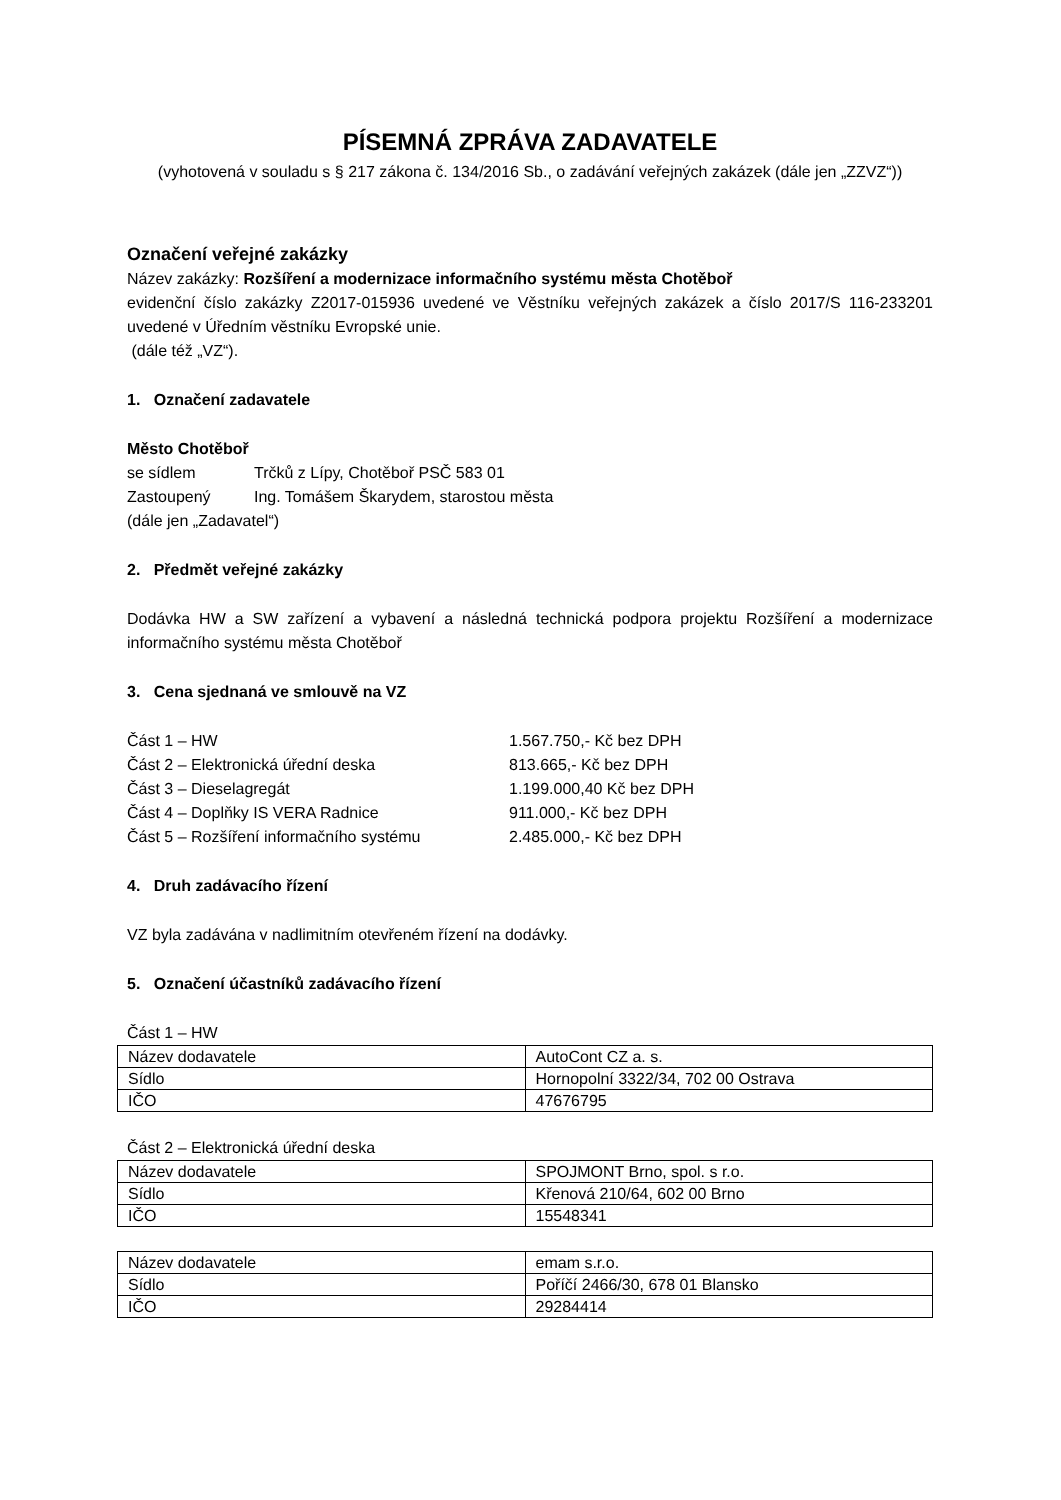PÍSEMNÁ ZPRÁVA ZADAVATELE
(vyhotovená v souladu s § 217 zákona č. 134/2016 Sb., o zadávání veřejných zakázek (dále jen „ZZVZ“))
Označení veřejné zakázky
Název zakázky: Rozšíření a modernizace informačního systému města Chotěboř
evidenční číslo zakázky Z2017-015936 uvedené ve Věstníku veřejných zakázek a číslo 2017/S 116-233201 uvedené v Úředním věstníku Evropské unie.
(dále též „VZ“).
1. Označení zadavatele
Město Chotěboř
se sídlem Trčků z Lípy, Chotěboř PSČ 583 01
Zastoupený Ing. Tomášem Škarydem, starostou města
(dále jen „Zadavatel“)
2. Předmět veřejné zakázky
Dodávka HW a SW zařízení a vybavení a následná technická podpora projektu Rozšíření a modernizace informačního systému města Chotěboř
3. Cena sjednaná ve smlouvě na VZ
Část 1 – HW 1.567.750,- Kč bez DPH
Část 2 – Elektronická úřední deska 813.665,- Kč bez DPH
Část 3 – Dieselagregát 1.199.000,40 Kč bez DPH
Část 4 – Doplňky IS VERA Radnice 911.000,- Kč bez DPH
Část 5 – Rozšíření informačního systému 2.485.000,- Kč bez DPH
4. Druh zadávacího řízení
VZ byla zadávána v nadlimitním otevřeném řízení na dodávky.
5. Označení účastníků zadávacího řízení
Část 1 – HW
| Název dodavatele | AutoCont CZ a. s. |
| Sídlo | Hornopolní 3322/34, 702 00 Ostrava |
| IČO | 47676795 |
Část 2 – Elektronická úřední deska
| Název dodavatele | SPOJMONT Brno, spol. s r.o. |
| Sídlo | Křenová 210/64, 602 00 Brno |
| IČO | 15548341 |
| Název dodavatele | emam s.r.o. |
| Sídlo | Poříčí 2466/30, 678 01 Blansko |
| IČO | 29284414 |